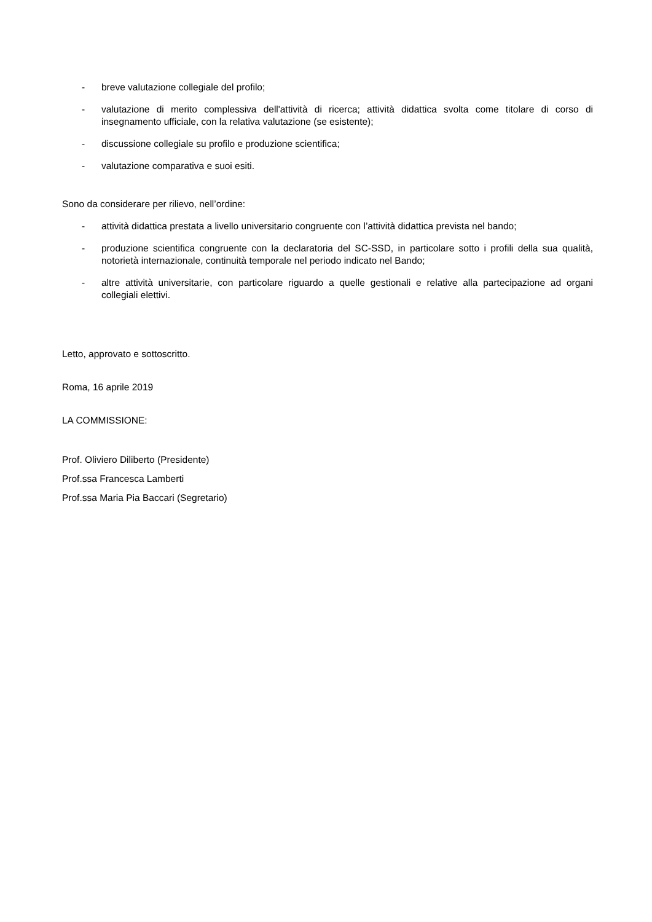- breve valutazione collegiale del profilo;
- valutazione di merito complessiva dell'attività di ricerca; attività didattica svolta come titolare di corso di insegnamento ufficiale, con la relativa valutazione (se esistente);
- discussione collegiale su profilo e produzione scientifica;
- valutazione comparativa e suoi esiti.
Sono da considerare per rilievo, nell’ordine:
- attività didattica prestata a livello universitario congruente con l’attività didattica prevista nel bando;
- produzione scientifica congruente con la declaratoria del SC-SSD, in particolare sotto i profili della sua qualità, notorietà internazionale, continuità temporale nel periodo indicato nel Bando;
- altre attività universitarie, con particolare riguardo a quelle gestionali e relative alla partecipazione ad organi collegiali elettivi.
Letto, approvato e sottoscritto.
Roma, 16 aprile 2019
LA COMMISSIONE:
Prof. Oliviero Diliberto (Presidente)
Prof.ssa Francesca Lamberti
Prof.ssa Maria Pia Baccari (Segretario)